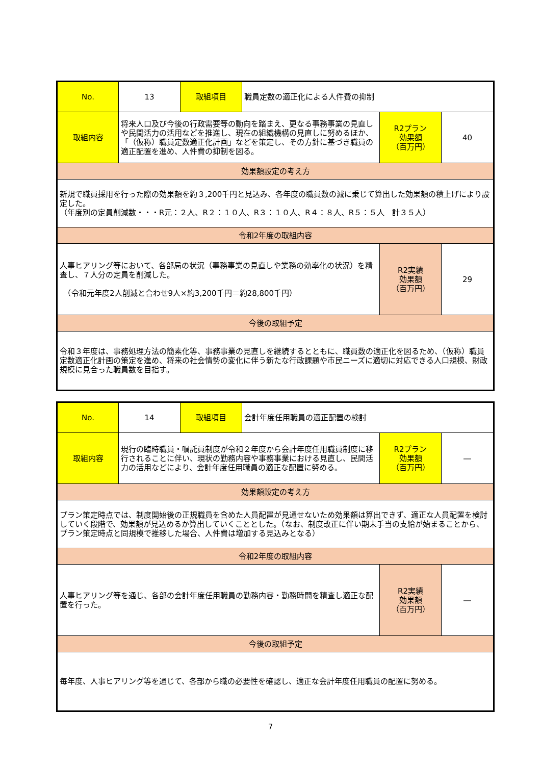| No. | 13 | 取組項目 | 職員定数の適正化による人件費の抑制 | | |
| 取組内容 | 将来人口及び今後の行政需要等の動向を踏まえ、更なる事務事業の見直しや民間活力の活用などを推進し、現在の組織機構の見直しに努めるほか、「（仮称）職員定数適正化計画」などを策定し、その方針に基づき職員の適正配置を進め、人件費の抑制を図る。 | | | R2プラン 効果額 （百万円） | 40 |
| 効果額設定の考え方 | | | | | |
| 新規で職員採用を行った際の効果額を約３,200千円と見込み、各年度の職員数の減に乗じて算出した効果額の積上げにより設定した。 （年度別の定員削減数・・・R元：２人、R２：１０人、R３：１０人、R４：８人、R５：５人 計３５人） | | | | | |
| 令和2年度の取組内容 | | | | | |
| 人事ヒアリング等において、各部局の状況（事務事業の見直しや業務の効率化の状況）を精査し、７人分の定員を削減した。 （令和元年度2人削減と合わせ9人×約3,200千円＝約28,800千円） | | | | R2実績 効果額 （百万円） | 29 |
| 今後の取組予定 | | | | | |
| 令和３年度は、事務処理方法の簡素化等、事務事業の見直しを継続するとともに、職員数の適正化を図るため、（仮称）職員定数適正化計画の策定を進め、将来の社会情勢の変化に伴う新たな行政課題や市民ニーズに適切に対応できる人口規模、財政規模に見合った職員数を目指す。 | | | | | |
| No. | 14 | 取組項目 | 会計年度任用職員の適正配置の検討 | | |
| 取組内容 | 現行の臨時職員・嘱託員制度が令和２年度から会計年度任用職員制度に移行されることに伴い、現状の勤務内容や事務事業における見直し、民間活力の活用などにより、会計年度任用職員の適正な配置に努める。 | | | R2プラン 効果額 （百万円） | ― |
| 効果額設定の考え方 | | | | | |
| プラン策定時点では、制度開始後の正規職員を含めた人員配置が見通せないため効果額は算出できず、適正な人員配置を検討していく段階で、効果額が見込めるか算出していくこととした。（なお、制度改正に伴い期末手当の支給が始まることから、プラン策定時点と同規模で推移した場合、人件費は増加する見込みとなる） | | | | | |
| 令和2年度の取組内容 | | | | | |
| 人事ヒアリング等を通じ、各部の会計年度任用職員の勤務内容・勤務時間を精査し適正な配置を行った。 | | | | R2実績 効果額 （百万円） | ― |
| 今後の取組予定 | | | | | |
| 毎年度、人事ヒアリング等を通じて、各部から職の必要性を確認し、適正な会計年度任用職員の配置に努める。 | | | | | |
7